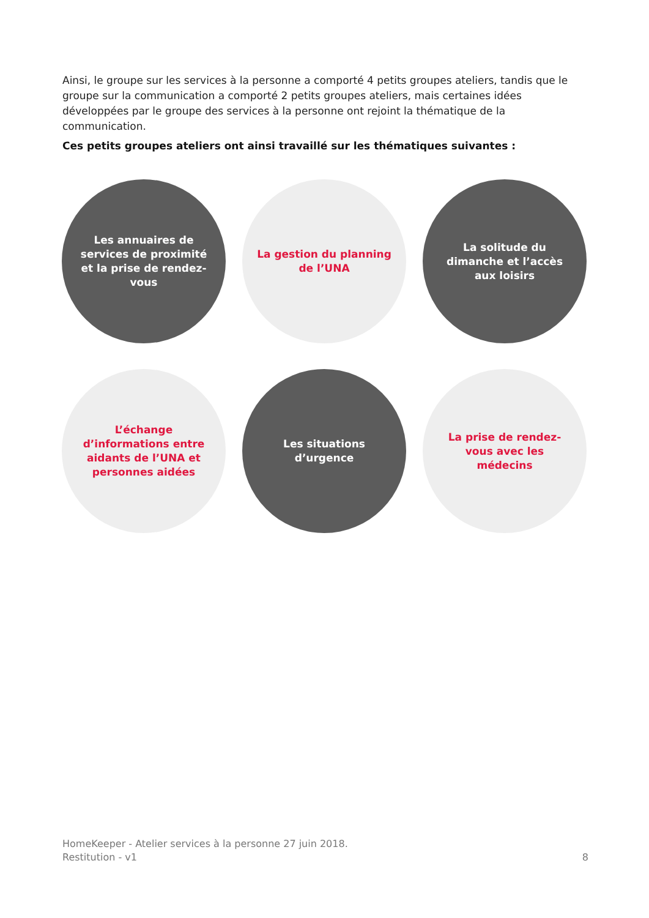Ainsi, le groupe sur les services à la personne a comporté 4 petits groupes ateliers, tandis que le groupe sur la communication a comporté 2 petits groupes ateliers, mais certaines idées développées par le groupe des services à la personne ont rejoint la thématique de la communication.
Ces petits groupes ateliers ont ainsi travaillé sur les thématiques suivantes :
Les annuaires de services de proximité et la prise de rendez-vous
La gestion du planning de l’UNA
La solitude du dimanche et l’accès aux loisirs
L’échange d’informations entre aidants de l’UNA et personnes aidées
Les situations d’urgence
La prise de rendez-vous avec les médecins
HomeKeeper - Atelier services à la personne 27 juin 2018.
Restitution - v1
8